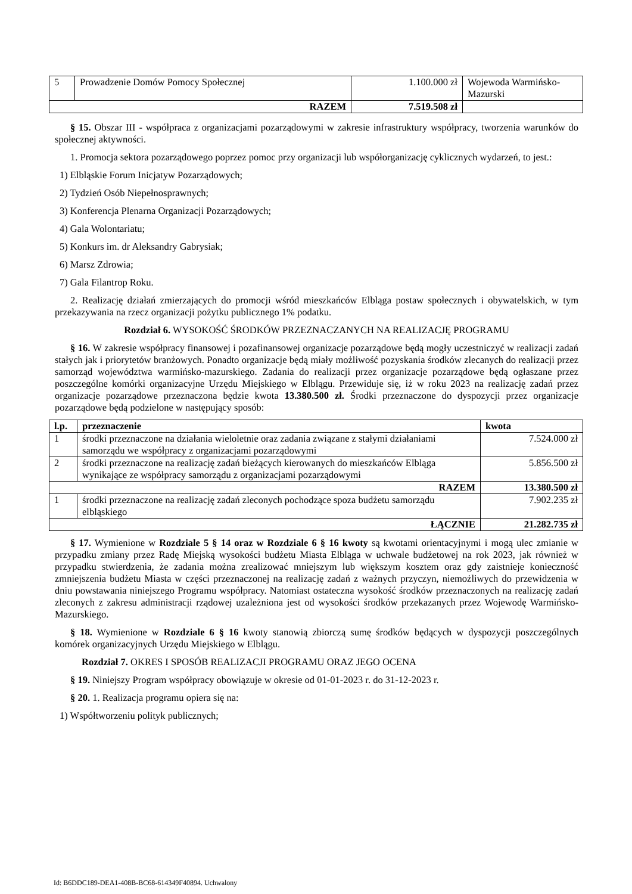| 5 | Prowadzenie Domów Pomocy Społecznej | 1.100.000 zł | Wojewoda Warmińsko-Mazurski |
| RAZEM | | 7.519.508 zł | |
§ 15. Obszar III - współpraca z organizacjami pozarządowymi w zakresie infrastruktury współpracy, tworzenia warunków do społecznej aktywności.
1. Promocja sektora pozarządowego poprzez pomoc przy organizacji lub współorganizację cyklicznych wydarzeń, to jest.:
1) Elbląskie Forum Inicjatyw Pozarządowych;
2) Tydzień Osób Niepełnosprawnych;
3) Konferencja Plenarna Organizacji Pozarządowych;
4) Gala Wolontariatu;
5) Konkurs im. dr Aleksandry Gabrysiak;
6) Marsz Zdrowia;
7) Gala Filantrop Roku.
2. Realizację działań zmierzających do promocji wśród mieszkańców Elbląga postaw społecznych i obywatelskich, w tym przekazywania na rzecz organizacji pożytku publicznego 1% podatku.
Rozdział 6. WYSOKOŚĆ ŚRODKÓW PRZEZNACZANYCH NA REALIZACJĘ PROGRAMU
§ 16. W zakresie współpracy finansowej i pozafinansowej organizacje pozarządowe będą mogły uczestniczyć w realizacji zadań stałych jak i priorytetów branżowych. Ponadto organizacje będą miały możliwość pozyskania środków zlecanych do realizacji przez samorząd województwa warmińsko-mazurskiego. Zadania do realizacji przez organizacje pozarządowe będą ogłaszane przez poszczególne komórki organizacyjne Urzędu Miejskiego w Elblągu. Przewiduje się, iż w roku 2023 na realizację zadań przez organizacje pozarządowe przeznaczona będzie kwota 13.380.500 zł. Środki przeznaczone do dyspozycji przez organizacje pozarządowe będą podzielone w następujący sposób:
| l.p. | przeznaczenie | kwota |
| --- | --- | --- |
| 1 | środki przeznaczone na działania wieloletnie oraz zadania związane z stałymi działaniami samorządu we współpracy z organizacjami pozarządowymi | 7.524.000 zł |
| 2 | środki przeznaczone na realizację zadań bieżących kierowanych do mieszkańców Elbląga wynikające ze współpracy samorządu z organizacjami pozarządowymi | 5.856.500 zł |
| RAZEM | | 13.380.500 zł |
| 1 | środki przeznaczone na realizację zadań zleconych pochodzące spoza budżetu samorządu elbląskiego | 7.902.235 zł |
| ŁĄCZNIE | | 21.282.735 zł |
§ 17. Wymienione w Rozdziale 5 § 14 oraz w Rozdziale 6 § 16 kwoty są kwotami orientacyjnymi i mogą ulec zmianie w przypadku zmiany przez Radę Miejską wysokości budżetu Miasta Elbląga w uchwale budżetowej na rok 2023, jak również w przypadku stwierdzenia, że zadania można zrealizować mniejszym lub większym kosztem oraz gdy zaistnieje konieczność zmniejszenia budżetu Miasta w części przeznaczonej na realizację zadań z ważnych przyczyn, niemożliwych do przewidzenia w dniu powstawania niniejszego Programu współpracy. Natomiast ostateczna wysokość środków przeznaczonych na realizację zadań zleconych z zakresu administracji rządowej uzależniona jest od wysokości środków przekazanych przez Wojewodę Warmińsko-Mazurskiego.
§ 18. Wymienione w Rozdziale 6 § 16 kwoty stanowią zbiorczą sumę środków będących w dyspozycji poszczególnych komórek organizacyjnych Urzędu Miejskiego w Elblągu.
Rozdział 7. OKRES I SPOSÓB REALIZACJI PROGRAMU ORAZ JEGO OCENA
§ 19. Niniejszy Program współpracy obowiązuje w okresie od 01-01-2023 r. do 31-12-2023 r.
§ 20. 1. Realizacja programu opiera się na:
1) Współtworzeniu polityk publicznych;
Id: B6DDC189-DEA1-408B-BC68-614349F40894. Uchwalony